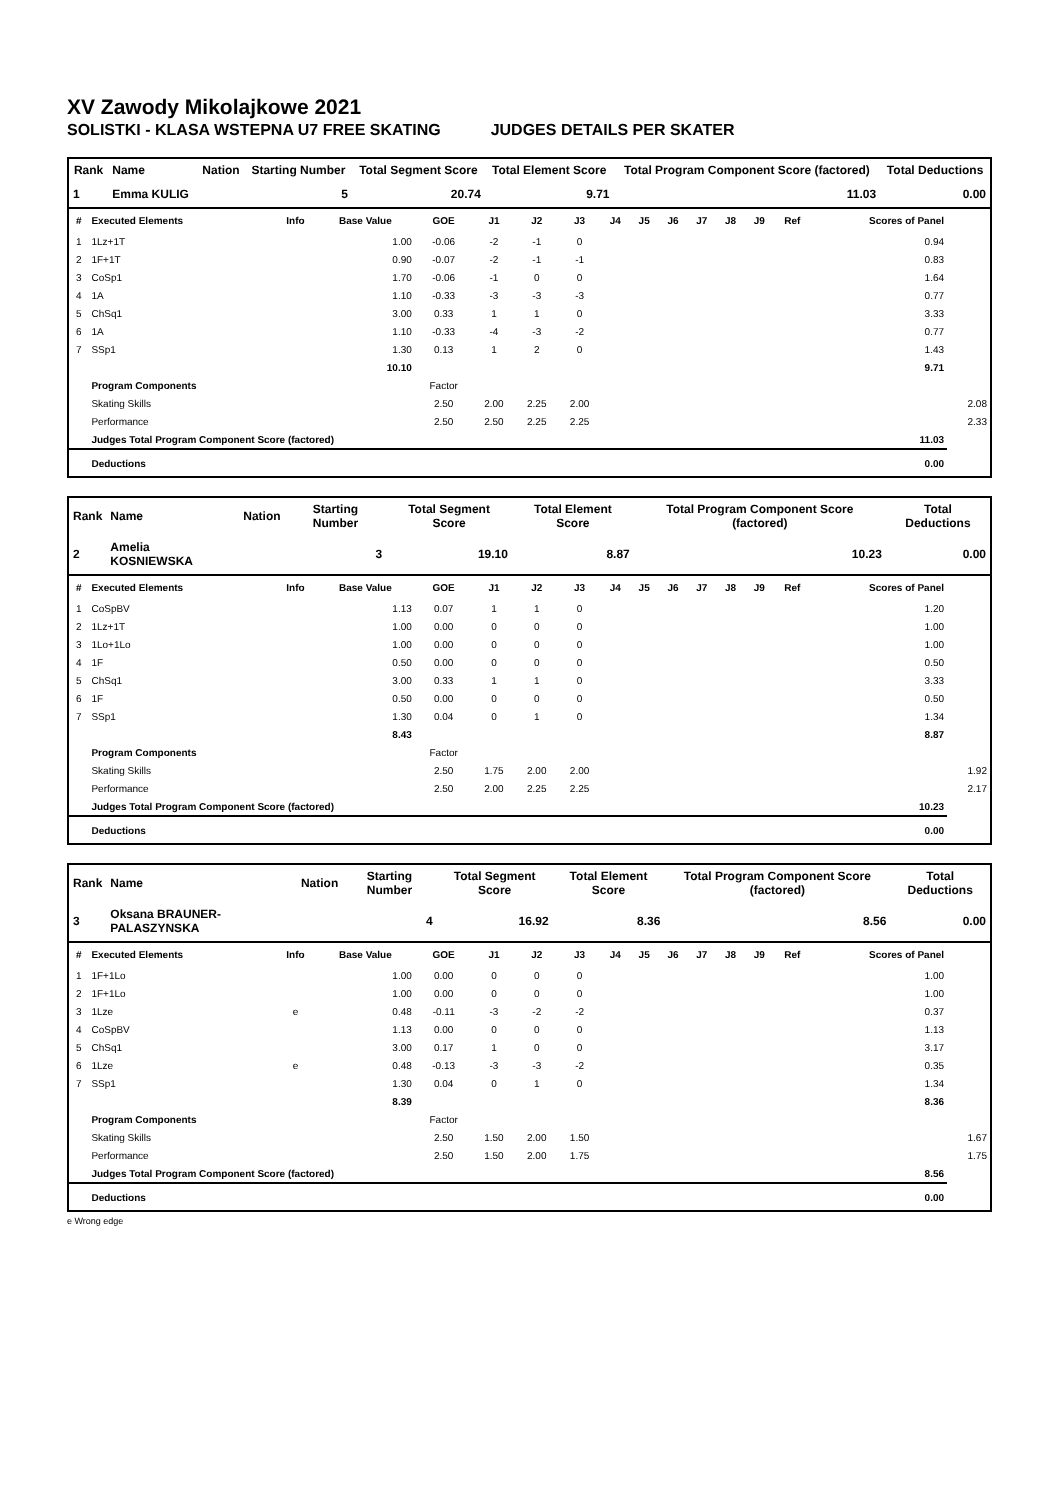XV Zawody Mikolajkowe 2021
SOLISTKI - KLASA WSTEPNA U7 FREE SKATING JUDGES DETAILS PER SKATER
| Rank | Name | Nation | Starting Number | Total Segment Score | Total Element Score | Total Program Component Score (factored) | Total Deductions |
| --- | --- | --- | --- | --- | --- | --- | --- |
| 1 | Emma KULIG | | 5 | 20.74 | 9.71 | 11.03 | 0.00 |
| # | Executed Elements | Info | Base Value | GOE | J1 | J2 | J3 | J4 | J5 | J6 | J7 | J8 | J9 | Ref | Scores of Panel | |
| --- | --- | --- | --- | --- | --- | --- | --- | --- | --- | --- | --- | --- | --- | --- | --- | --- |
| 1 | 1Lz+1T | | 1.00 | -0.06 | -2 | -1 | 0 | | | | | | | | 0.94 | |
| 2 | 1F+1T | | 0.90 | -0.07 | -2 | -1 | -1 | | | | | | | | 0.83 | |
| 3 | CoSp1 | | 1.70 | -0.06 | -1 | 0 | 0 | | | | | | | | 1.64 | |
| 4 | 1A | | 1.10 | -0.33 | -3 | -3 | -3 | | | | | | | | 0.77 | |
| 5 | ChSq1 | | 3.00 | 0.33 | 1 | 1 | 0 | | | | | | | | 3.33 | |
| 6 | 1A | | 1.10 | -0.33 | -4 | -3 | -2 | | | | | | | | 0.77 | |
| 7 | SSp1 | | 1.30 | 0.13 | 1 | 2 | 0 | | | | | | | | 1.43 | |
| | | | 10.10 | | | | | | | | | | | | 9.71 | |
| | Program Components | | | Factor | | | | | | | | | | | | |
| | Skating Skills | | | 2.50 | 2.00 | 2.25 | 2.00 | | | | | | | | | 2.08 |
| | Performance | | | 2.50 | 2.50 | 2.25 | 2.25 | | | | | | | | | 2.33 |
| | Judges Total Program Component Score (factored) | | | | | | | | | | | | | | 11.03 | |
| | Deductions | | | | | | | | | | | | | | 0.00 | |
| Rank | Name | Nation | Starting Number | Total Segment Score | Total Element Score | Total Program Component Score (factored) | Total Deductions |
| --- | --- | --- | --- | --- | --- | --- | --- |
| 2 | Amelia KOSNIEWSKA | | 3 | 19.10 | 8.87 | 10.23 | 0.00 |
| # | Executed Elements | Info | Base Value | GOE | J1 | J2 | J3 | J4 | J5 | J6 | J7 | J8 | J9 | Ref | Scores of Panel | |
| --- | --- | --- | --- | --- | --- | --- | --- | --- | --- | --- | --- | --- | --- | --- | --- | --- |
| 1 | CoSpBV | | 1.13 | 0.07 | 1 | 1 | 0 | | | | | | | | 1.20 | |
| 2 | 1Lz+1T | | 1.00 | 0.00 | 0 | 0 | 0 | | | | | | | | 1.00 | |
| 3 | 1Lo+1Lo | | 1.00 | 0.00 | 0 | 0 | 0 | | | | | | | | 1.00 | |
| 4 | 1F | | 0.50 | 0.00 | 0 | 0 | 0 | | | | | | | | 0.50 | |
| 5 | ChSq1 | | 3.00 | 0.33 | 1 | 1 | 0 | | | | | | | | 3.33 | |
| 6 | 1F | | 0.50 | 0.00 | 0 | 0 | 0 | | | | | | | | 0.50 | |
| 7 | SSp1 | | 1.30 | 0.04 | 0 | 1 | 0 | | | | | | | | 1.34 | |
| | | | 8.43 | | | | | | | | | | | | 8.87 | |
| | Program Components | | | Factor | | | | | | | | | | | | |
| | Skating Skills | | | 2.50 | 1.75 | 2.00 | 2.00 | | | | | | | | | 1.92 |
| | Performance | | | 2.50 | 2.00 | 2.25 | 2.25 | | | | | | | | | 2.17 |
| | Judges Total Program Component Score (factored) | | | | | | | | | | | | | | 10.23 | |
| | Deductions | | | | | | | | | | | | | | 0.00 | |
| Rank | Name | Nation | Starting Number | Total Segment Score | Total Element Score | Total Program Component Score (factored) | Total Deductions |
| --- | --- | --- | --- | --- | --- | --- | --- |
| 3 | Oksana BRAUNER-PALASZYNSKA | | 4 | 16.92 | 8.36 | 8.56 | 0.00 |
| # | Executed Elements | Info | Base Value | GOE | J1 | J2 | J3 | J4 | J5 | J6 | J7 | J8 | J9 | Ref | Scores of Panel | |
| --- | --- | --- | --- | --- | --- | --- | --- | --- | --- | --- | --- | --- | --- | --- | --- | --- |
| 1 | 1F+1Lo | | 1.00 | 0.00 | 0 | 0 | 0 | | | | | | | | 1.00 | |
| 2 | 1F+1Lo | | 1.00 | 0.00 | 0 | 0 | 0 | | | | | | | | 1.00 | |
| 3 | 1Lze | e | 0.48 | -0.11 | -3 | -2 | -2 | | | | | | | | 0.37 | |
| 4 | CoSpBV | | 1.13 | 0.00 | 0 | 0 | 0 | | | | | | | | 1.13 | |
| 5 | ChSq1 | | 3.00 | 0.17 | 1 | 0 | 0 | | | | | | | | 3.17 | |
| 6 | 1Lze | e | 0.48 | -0.13 | -3 | -3 | -2 | | | | | | | | 0.35 | |
| 7 | SSp1 | | 1.30 | 0.04 | 0 | 1 | 0 | | | | | | | | 1.34 | |
| | | | 8.39 | | | | | | | | | | | | 8.36 | |
| | Program Components | | | Factor | | | | | | | | | | | | |
| | Skating Skills | | | 2.50 | 1.50 | 2.00 | 1.50 | | | | | | | | | 1.67 |
| | Performance | | | 2.50 | 1.50 | 2.00 | 1.75 | | | | | | | | | 1.75 |
| | Judges Total Program Component Score (factored) | | | | | | | | | | | | | | 8.56 | |
| | Deductions | | | | | | | | | | | | | | 0.00 | |
e Wrong edge